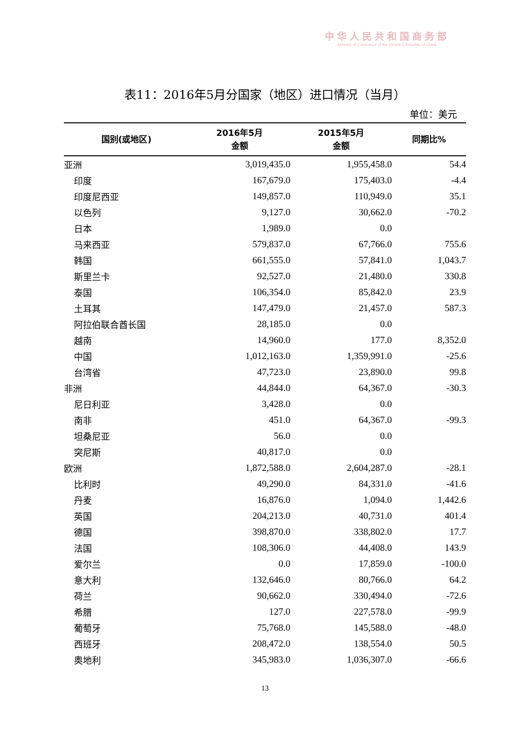中华人民共和国商务部
Ministry of Commerce of the People's Republic of China
表11：2016年5月分国家（地区）进口情况（当月）
单位：美元
| 国别(或地区) | 2016年5月 金额 | 2015年5月 金额 | 同期比% |
| --- | --- | --- | --- |
| 亚洲 | 3,019,435.0 | 1,955,458.0 | 54.4 |
| 印度 | 167,679.0 | 175,403.0 | -4.4 |
| 印度尼西亚 | 149,857.0 | 110,949.0 | 35.1 |
| 以色列 | 9,127.0 | 30,662.0 | -70.2 |
| 日本 | 1,989.0 | 0.0 | |
| 马来西亚 | 579,837.0 | 67,766.0 | 755.6 |
| 韩国 | 661,555.0 | 57,841.0 | 1,043.7 |
| 斯里兰卡 | 92,527.0 | 21,480.0 | 330.8 |
| 泰国 | 106,354.0 | 85,842.0 | 23.9 |
| 土耳其 | 147,479.0 | 21,457.0 | 587.3 |
| 阿拉伯联合酋长国 | 28,185.0 | 0.0 | |
| 越南 | 14,960.0 | 177.0 | 8,352.0 |
| 中国 | 1,012,163.0 | 1,359,991.0 | -25.6 |
| 台湾省 | 47,723.0 | 23,890.0 | 99.8 |
| 非洲 | 44,844.0 | 64,367.0 | -30.3 |
| 尼日利亚 | 3,428.0 | 0.0 | |
| 南非 | 451.0 | 64,367.0 | -99.3 |
| 坦桑尼亚 | 56.0 | 0.0 | |
| 突尼斯 | 40,817.0 | 0.0 | |
| 欧洲 | 1,872,588.0 | 2,604,287.0 | -28.1 |
| 比利时 | 49,290.0 | 84,331.0 | -41.6 |
| 丹麦 | 16,876.0 | 1,094.0 | 1,442.6 |
| 英国 | 204,213.0 | 40,731.0 | 401.4 |
| 德国 | 398,870.0 | 338,802.0 | 17.7 |
| 法国 | 108,306.0 | 44,408.0 | 143.9 |
| 爱尔兰 | 0.0 | 17,859.0 | -100.0 |
| 意大利 | 132,646.0 | 80,766.0 | 64.2 |
| 荷兰 | 90,662.0 | 330,494.0 | -72.6 |
| 希腊 | 127.0 | 227,578.0 | -99.9 |
| 葡萄牙 | 75,768.0 | 145,588.0 | -48.0 |
| 西班牙 | 208,472.0 | 138,554.0 | 50.5 |
| 奥地利 | 345,983.0 | 1,036,307.0 | -66.6 |
13